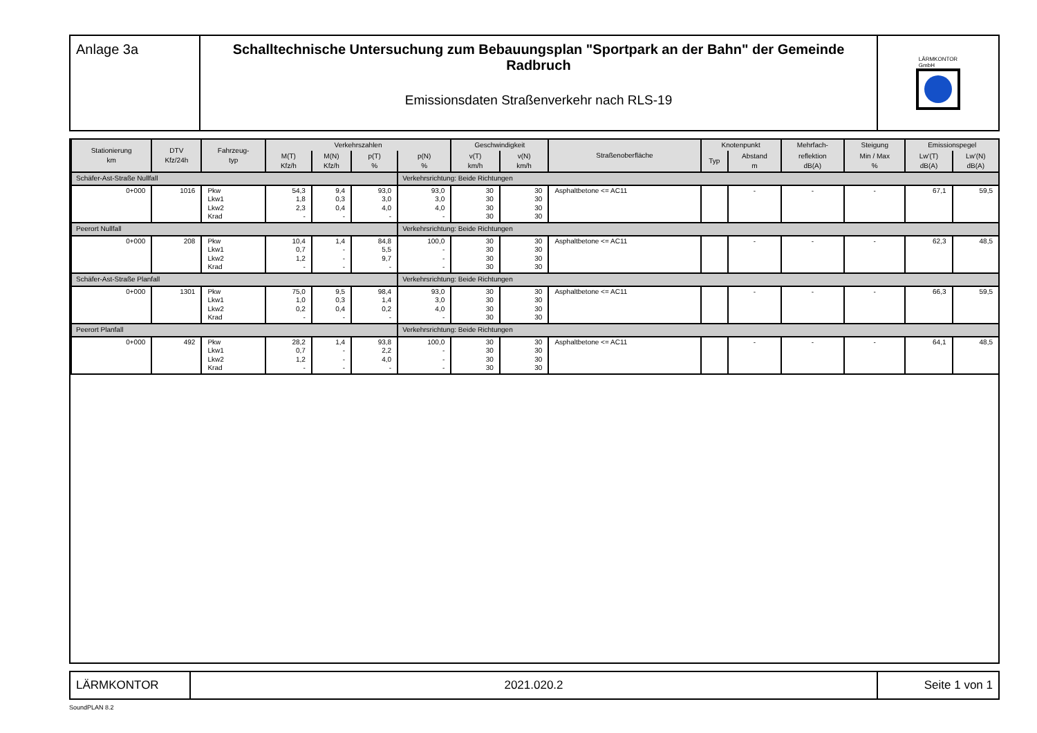Anlage 3a Schalltechnische Untersuchung zum Bebauungsplan "Sportpark an der Bahn" der Gemeinde Radbruch
Emissionsdaten Straßenverkehr nach RLS-19
LÄRMKONTOR
GmbH
| Stationierung km | DTV Kfz/24h | Fahrzeug- typ | Verkehrszahlen | | | | Geschwindigkeit | | Straßenoberfläche | Knotenpunkt | | Mehrfach- | Steigung | Emissionspegel | |
| --- | --- | --- | --- | --- | --- | --- | --- | --- | --- | --- | --- | --- | --- | --- | --- |
| | | | M(T) Kfz/h | M(N) Kfz/h | p(T) % | p(N) % | v(T) km/h | v(N) km/h | | Typ | Abstand m | reflektion dB(A) | Min / Max % | Lw'(T) dB(A) | Lw'(N) dB(A) |
| Schäfer-Ast-Straße Nullfall | | | | | | Verkehrsrichtung: Beide Richtungen | | | | | | | | | |
| 0+000 | 1016 | Pkw Lkw1 Lkw2 Krad | 54,3 1,8 2,3 - | 9,4 0,3 0,4 - | 93,0 3,0 4,0 - | 93,0 3,0 4,0 - | 30 30 30 30 | 30 30 30 30 | Asphaltbetone <= AC11 | | - | - | - | 67,1 | 59,5 |
| Peerort Nullfall | | | | | | Verkehrsrichtung: Beide Richtungen | | | | | | | | | |
| 0+000 | 208 | Pkw Lkw1 Lkw2 Krad | 10,4 0,7 1,2 - | 1,4 - - - | 84,8 5,5 9,7 - | 100,0 - - - | 30 30 30 30 | 30 30 30 30 | Asphaltbetone <= AC11 | | - | - | - | 62,3 | 48,5 |
| Schäfer-Ast-Straße Planfall | | | | | | Verkehrsrichtung: Beide Richtungen | | | | | | | | | |
| 0+000 | 1301 | Pkw Lkw1 Lkw2 Krad | 75,0 1,0 0,2 - | 9,5 0,3 0,4 - | 98,4 1,4 0,2 - | 93,0 3,0 4,0 - | 30 30 30 30 | 30 30 30 30 | Asphaltbetone <= AC11 | | - | - | - | 66,3 | 59,5 |
| Peerort Planfall | | | | | | Verkehrsrichtung: Beide Richtungen | | | | | | | | | |
| 0+000 | 492 | Pkw Lkw1 Lkw2 Krad | 28,2 0,7 1,2 - | 1,4 - - - | 93,8 2,2 4,0 - | 100,0 - - - | 30 30 30 30 | 30 30 30 30 | Asphaltbetone <= AC11 | | - | - | - | 64,1 | 48,5 |
LÄRMKONTOR 2021.020.2
Seite 1 von 1
SoundPLAN 8.2